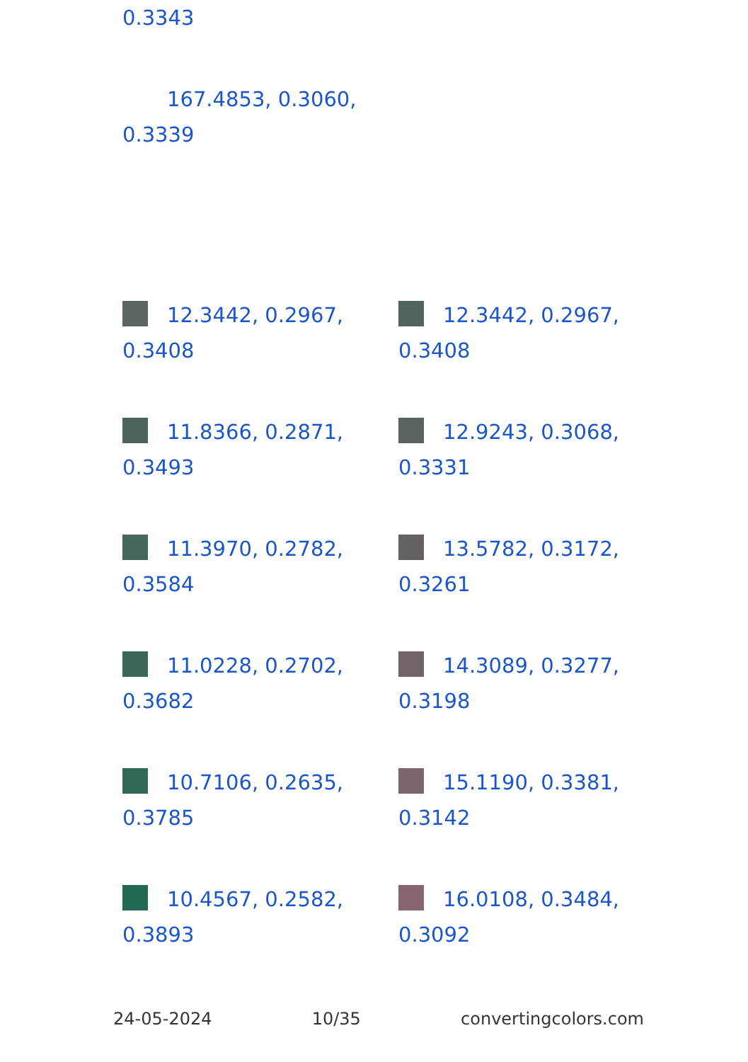0.3343
167.4853, 0.3060,
0.3339
12.3442, 0.2967,
0.3408
12.3442, 0.2967,
0.3408
11.8366, 0.2871,
0.3493
12.9243, 0.3068,
0.3331
11.3970, 0.2782,
0.3584
13.5782, 0.3172,
0.3261
11.0228, 0.2702,
0.3682
14.3089, 0.3277,
0.3198
10.7106, 0.2635,
0.3785
15.1190, 0.3381,
0.3142
10.4567, 0.2582,
0.3893
16.0108, 0.3484,
0.3092
24-05-2024 10/35 convertingcolors.com